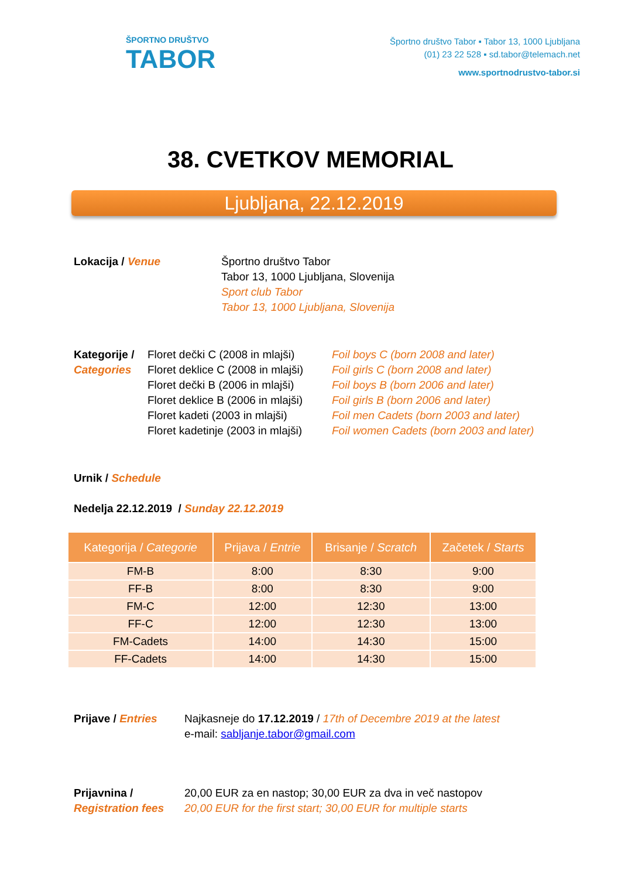ŠPORTNO DRUŠTVO
TABOR
Športno društvo Tabor ▪ Tabor 13, 1000 Ljubljana
(01) 23 22 528 ▪ sd.tabor@telemach.net
www.sportnodrustvo-tabor.si
38. CVETKOV MEMORIAL
Ljubljana, 22.12.2019
Lokacija / Venue Športno društvo Tabor
Tabor 13, 1000 Ljubljana, Slovenija
Sport club Tabor
Tabor 13, 1000 Ljubljana, Slovenija
Kategorije /
Categories
Floret dečki C (2008 in mlajši)
Floret deklice C (2008 in mlajši)
Floret dečki B (2006 in mlajši)
Floret deklice B (2006 in mlajši)
Floret kadeti (2003 in mlajši)
Floret kadetinje (2003 in mlajši)
Foil boys C (born 2008 and later)
Foil girls C (born 2008 and later)
Foil boys B (born 2006 and later)
Foil girls B (born 2006 and later)
Foil men Cadets (born 2003 and later)
Foil women Cadets (born 2003 and later)
Urnik / Schedule
Nedelja 22.12.2019 / Sunday 22.12.2019
| Kategorija / Categorie | Prijava / Entrie | Brisanje / Scratch | Začetek / Starts |
| --- | --- | --- | --- |
| FM-B | 8:00 | 8:30 | 9:00 |
| FF-B | 8:00 | 8:30 | 9:00 |
| FM-C | 12:00 | 12:30 | 13:00 |
| FF-C | 12:00 | 12:30 | 13:00 |
| FM-Cadets | 14:00 | 14:30 | 15:00 |
| FF-Cadets | 14:00 | 14:30 | 15:00 |
Prijave / Entries
Najkasneje do 17.12.2019 / 17th of Decembre 2019 at the latest
e-mail: sabljanje.tabor@gmail.com
Prijavnina /
Registration fees
20,00 EUR za en nastop; 30,00 EUR za dva in več nastopov
20,00 EUR for the first start; 30,00 EUR for multiple starts